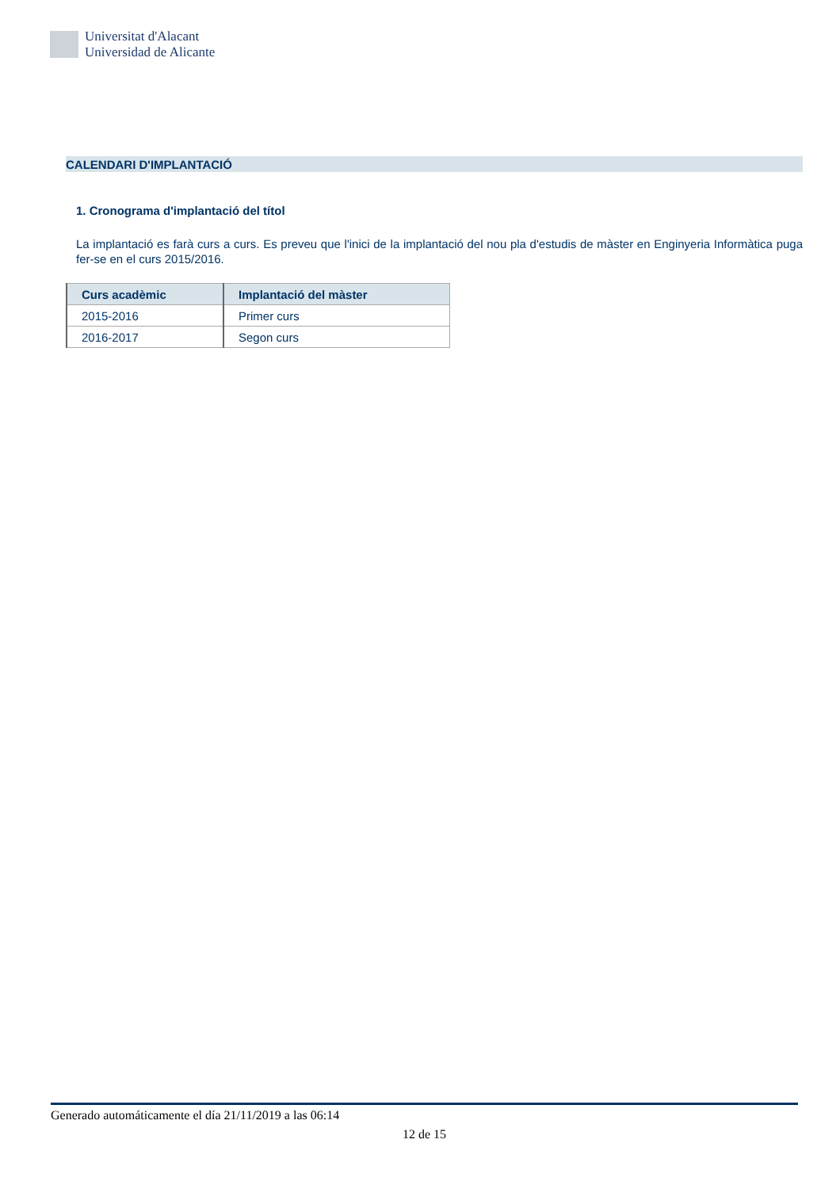Universitat d'Alacant
Universidad de Alicante
CALENDARI D'IMPLANTACIÓ
1. Cronograma d'implantació del títol
La implantació es farà curs a curs. Es preveu que l'inici de la implantació del nou pla d'estudis de màster en Enginyeria Informàtica puga fer-se en el curs 2015/2016.
| Curs acadèmic | Implantació del màster |
| --- | --- |
| 2015-2016 | Primer curs |
| 2016-2017 | Segon curs |
Generado automáticamente el día 21/11/2019 a las 06:14
12 de 15